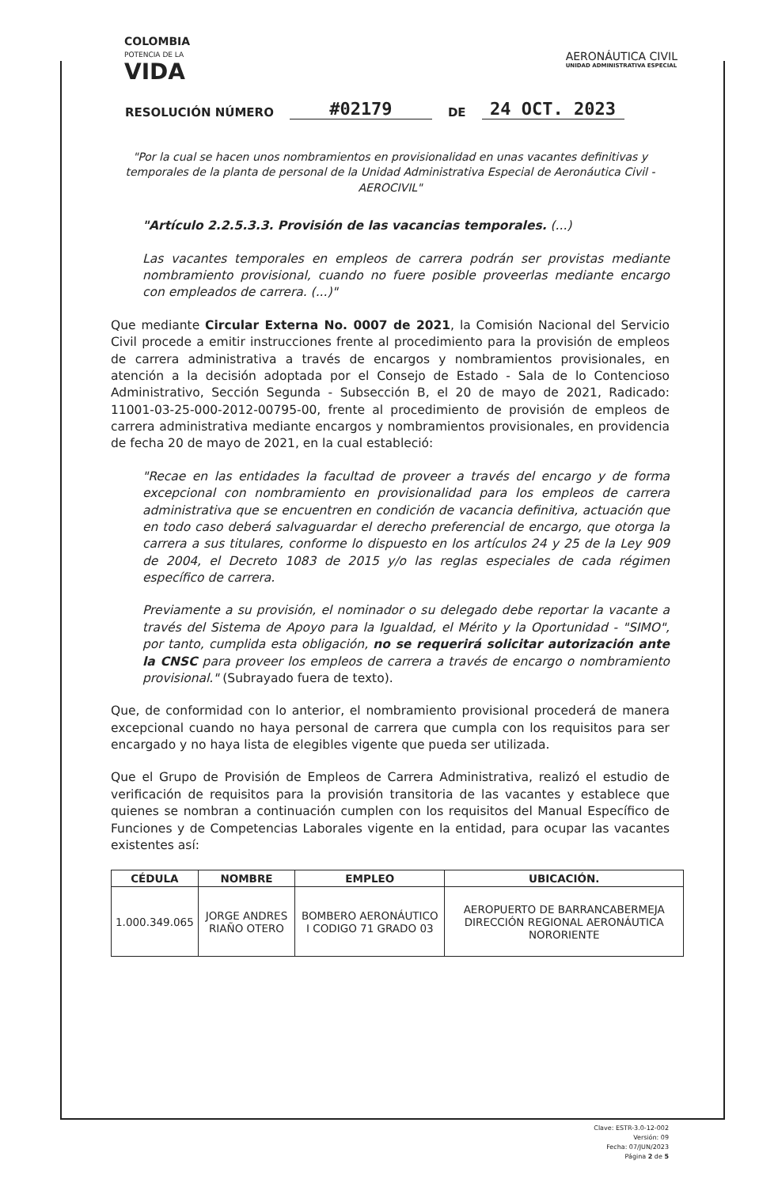COLOMBIA
POTENCIA DE LA
VIDA
AERONÁUTICA CIVIL
UNIDAD ADMINISTRATIVA ESPECIAL
RESOLUCIÓN NÚMERO #02179 DE 24 OCT. 2023
"Por la cual se hacen unos nombramientos en provisionalidad en unas vacantes definitivas y temporales de la planta de personal de la Unidad Administrativa Especial de Aeronáutica Civil -AEROCIVIL"
"Artículo 2.2.5.3.3. Provisión de las vacancias temporales. (...)
Las vacantes temporales en empleos de carrera podrán ser provistas mediante nombramiento provisional, cuando no fuere posible proveerlas mediante encargo con empleados de carrera. (...)"
Que mediante Circular Externa No. 0007 de 2021, la Comisión Nacional del Servicio Civil procede a emitir instrucciones frente al procedimiento para la provisión de empleos de carrera administrativa a través de encargos y nombramientos provisionales, en atención a la decisión adoptada por el Consejo de Estado - Sala de lo Contencioso Administrativo, Sección Segunda - Subsección B, el 20 de mayo de 2021, Radicado: 11001-03-25-000-2012-00795-00, frente al procedimiento de provisión de empleos de carrera administrativa mediante encargos y nombramientos provisionales, en providencia de fecha 20 de mayo de 2021, en la cual estableció:
"Recae en las entidades la facultad de proveer a través del encargo y de forma excepcional con nombramiento en provisionalidad para los empleos de carrera administrativa que se encuentren en condición de vacancia definitiva, actuación que en todo caso deberá salvaguardar el derecho preferencial de encargo, que otorga la carrera a sus titulares, conforme lo dispuesto en los artículos 24 y 25 de la Ley 909 de 2004, el Decreto 1083 de 2015 y/o las reglas especiales de cada régimen específico de carrera.
Previamente a su provisión, el nominador o su delegado debe reportar la vacante a través del Sistema de Apoyo para la Igualdad, el Mérito y la Oportunidad - "SIMO", por tanto, cumplida esta obligación, no se requerirá solicitar autorización ante la CNSC para proveer los empleos de carrera a través de encargo o nombramiento provisional." (Subrayado fuera de texto).
Que, de conformidad con lo anterior, el nombramiento provisional procederá de manera excepcional cuando no haya personal de carrera que cumpla con los requisitos para ser encargado y no haya lista de elegibles vigente que pueda ser utilizada.
Que el Grupo de Provisión de Empleos de Carrera Administrativa, realizó el estudio de verificación de requisitos para la provisión transitoria de las vacantes y establece que quienes se nombran a continuación cumplen con los requisitos del Manual Específico de Funciones y de Competencias Laborales vigente en la entidad, para ocupar las vacantes existentes así:
| CÉDULA | NOMBRE | EMPLEO | UBICACIÓN. |
| --- | --- | --- | --- |
| 1.000.349.065 | JORGE ANDRES RIAÑO OTERO | BOMBERO AERONÁUTICO I CODIGO 71 GRADO 03 | AEROPUERTO DE BARRANCABERMEJA DIRECCIÓN REGIONAL AERONÁUTICA NORORIENTE |
Clave: ESTR-3.0-12-002
Versión: 09
Fecha: 07/JUN/2023
Página 2 de 5